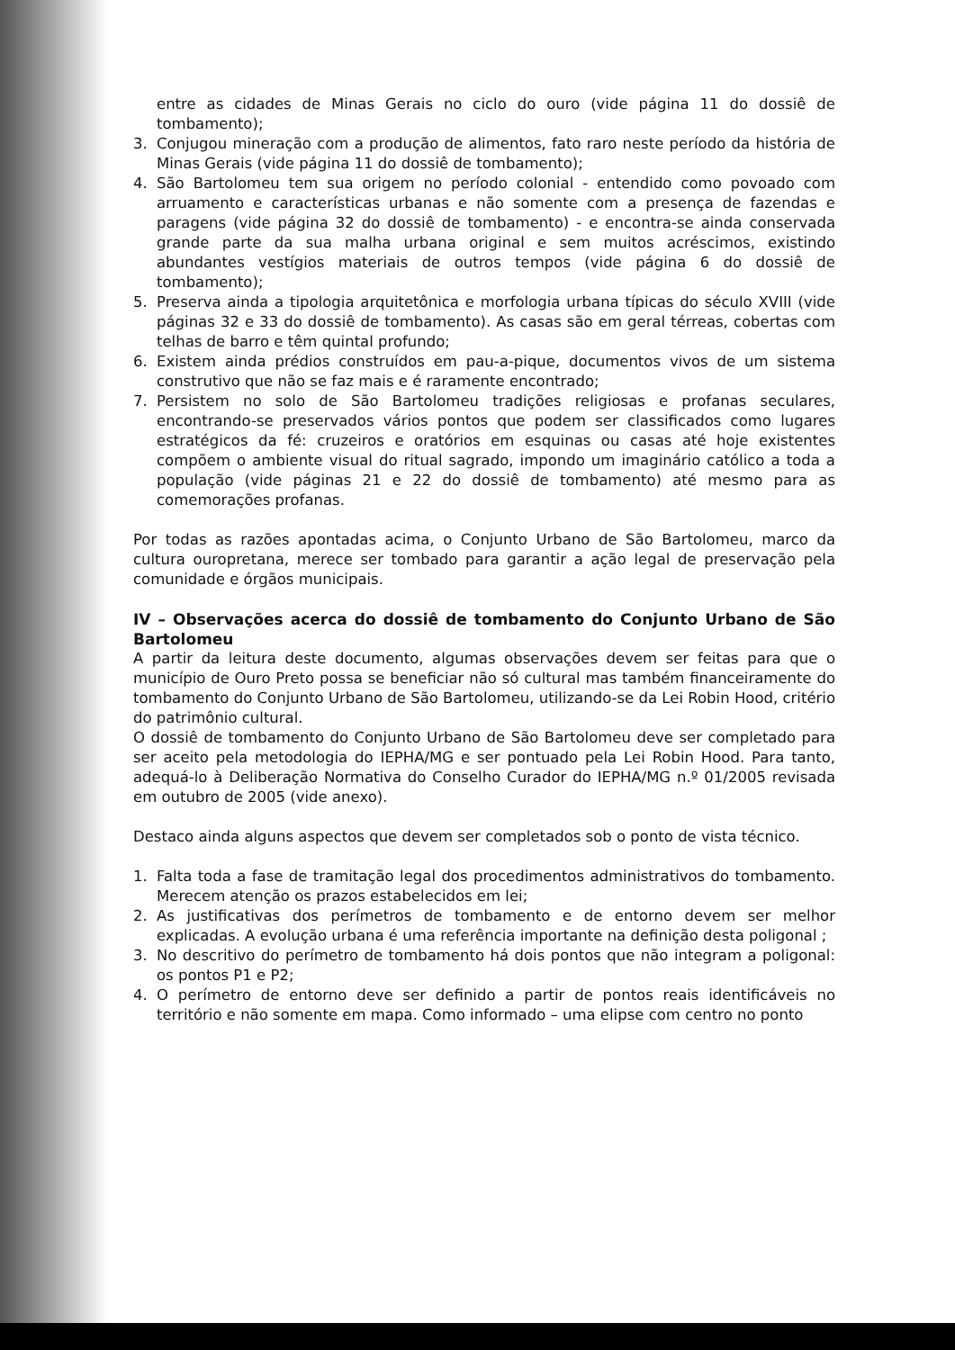entre as cidades de Minas Gerais no ciclo do ouro (vide página 11 do dossiê de tombamento);
3. Conjugou mineração com a produção de alimentos, fato raro neste período da história de Minas Gerais (vide página 11 do dossiê de tombamento);
4. São Bartolomeu tem sua origem no período colonial - entendido como povoado com arruamento e características urbanas e não somente com a presença de fazendas e paragens (vide página 32 do dossiê de tombamento) - e encontra-se ainda conservada grande parte da sua malha urbana original e sem muitos acréscimos, existindo abundantes vestígios materiais de outros tempos (vide página 6 do dossiê de tombamento);
5. Preserva ainda a tipologia arquitetônica e morfologia urbana típicas do século XVIII (vide páginas 32 e 33 do dossiê de tombamento). As casas são em geral térreas, cobertas com telhas de barro e têm quintal profundo;
6. Existem ainda prédios construídos em pau-a-pique, documentos vivos de um sistema construtivo que não se faz mais e é raramente encontrado;
7. Persistem no solo de São Bartolomeu tradições religiosas e profanas seculares, encontrando-se preservados vários pontos que podem ser classificados como lugares estratégicos da fé: cruzeiros e oratórios em esquinas ou casas até hoje existentes compõem o ambiente visual do ritual sagrado, impondo um imaginário católico a toda a população (vide páginas 21 e 22 do dossiê de tombamento) até mesmo para as comemorações profanas.
Por todas as razões apontadas acima, o Conjunto Urbano de São Bartolomeu, marco da cultura ouropretana, merece ser tombado para garantir a ação legal de preservação pela comunidade e órgãos municipais.
IV – Observações acerca do dossiê de tombamento do Conjunto Urbano de São Bartolomeu
A partir da leitura deste documento, algumas observações devem ser feitas para que o município de Ouro Preto possa se beneficiar não só cultural mas também financeiramente do tombamento do Conjunto Urbano de São Bartolomeu, utilizando-se da Lei Robin Hood, critério do patrimônio cultural.
O dossiê de tombamento do Conjunto Urbano de São Bartolomeu deve ser completado para ser aceito pela metodologia do IEPHA/MG e ser pontuado pela Lei Robin Hood. Para tanto, adequá-lo à Deliberação Normativa do Conselho Curador do IEPHA/MG n.º 01/2005 revisada em outubro de 2005 (vide anexo).
Destaco ainda alguns aspectos que devem ser completados sob o ponto de vista técnico.
1. Falta toda a fase de tramitação legal dos procedimentos administrativos do tombamento. Merecem atenção os prazos estabelecidos em lei;
2. As justificativas dos perímetros de tombamento e de entorno devem ser melhor explicadas. A evolução urbana é uma referência importante na definição desta poligonal ;
3. No descritivo do perímetro de tombamento há dois pontos que não integram a poligonal: os pontos P1 e P2;
4. O perímetro de entorno deve ser definido a partir de pontos reais identificáveis no território e não somente em mapa. Como informado – uma elipse com centro no ponto